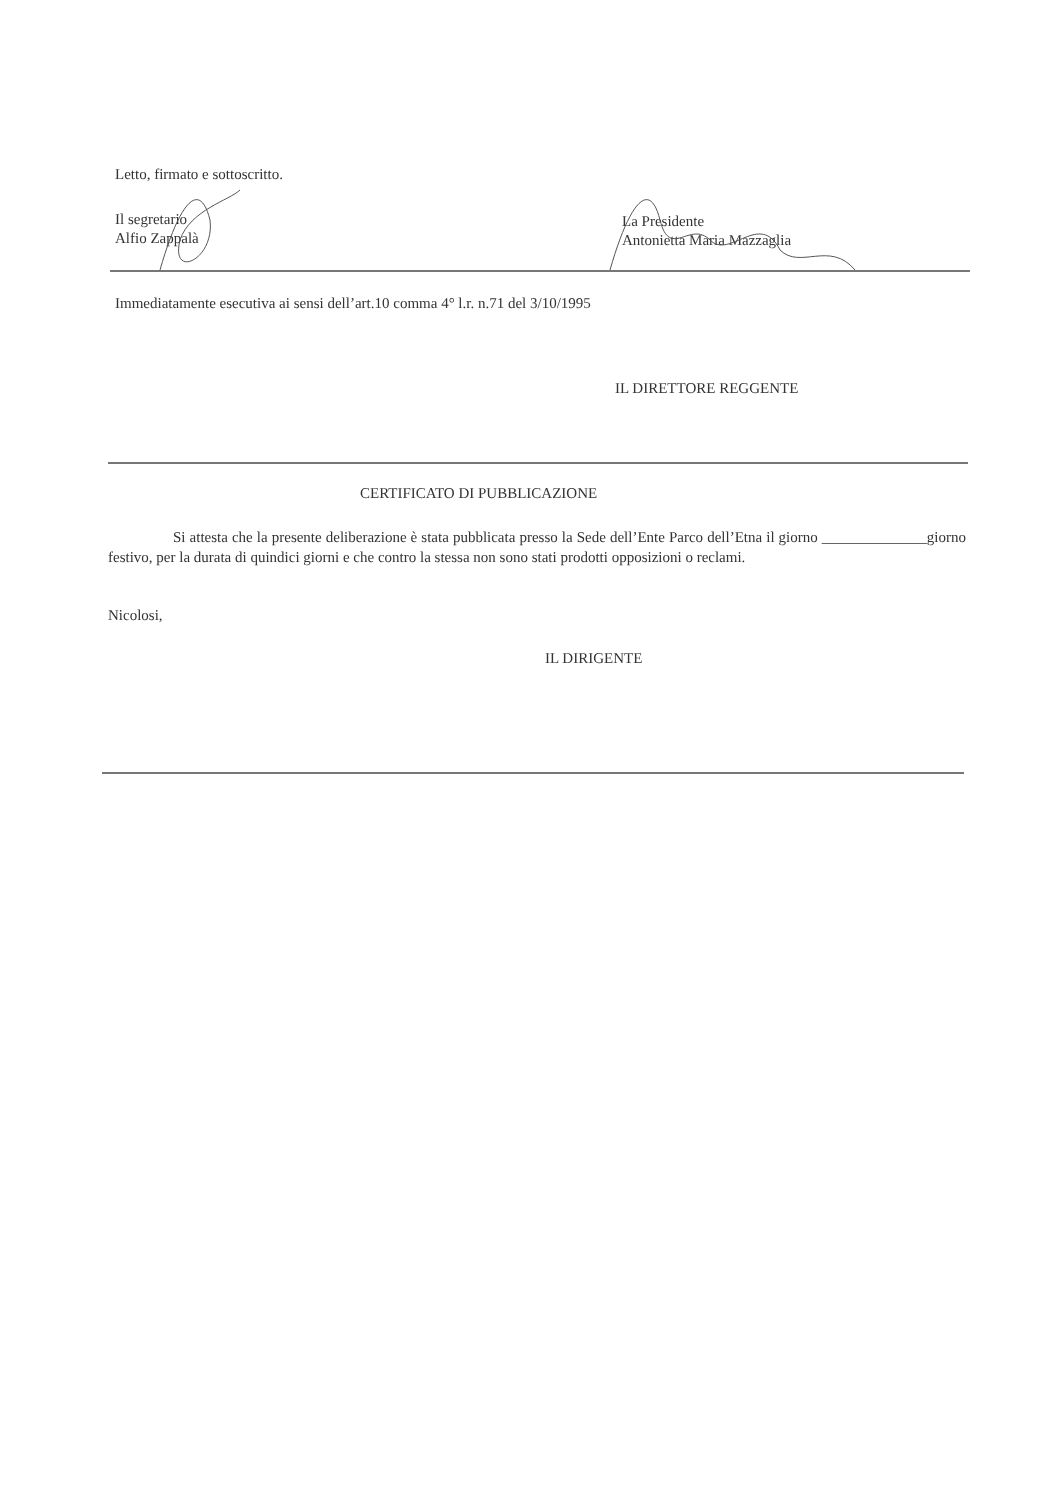Letto, firmato e sottoscritto.
Il segretario
Alfio Zappalà
La Presidente
Antonietta Maria Mazzaglia
Immediatamente esecutiva ai sensi dell’art.10 comma 4° l.r. n.71 del 3/10/1995
IL DIRETTORE REGGENTE
CERTIFICATO DI PUBBLICAZIONE
Si attesta che la presente deliberazione è stata pubblicata presso la Sede dell’Ente Parco dell’Etna il giorno ______________giorno festivo, per la durata di quindici giorni e che contro la stessa non sono stati prodotti opposizioni o reclami.
Nicolosi,
IL DIRIGENTE